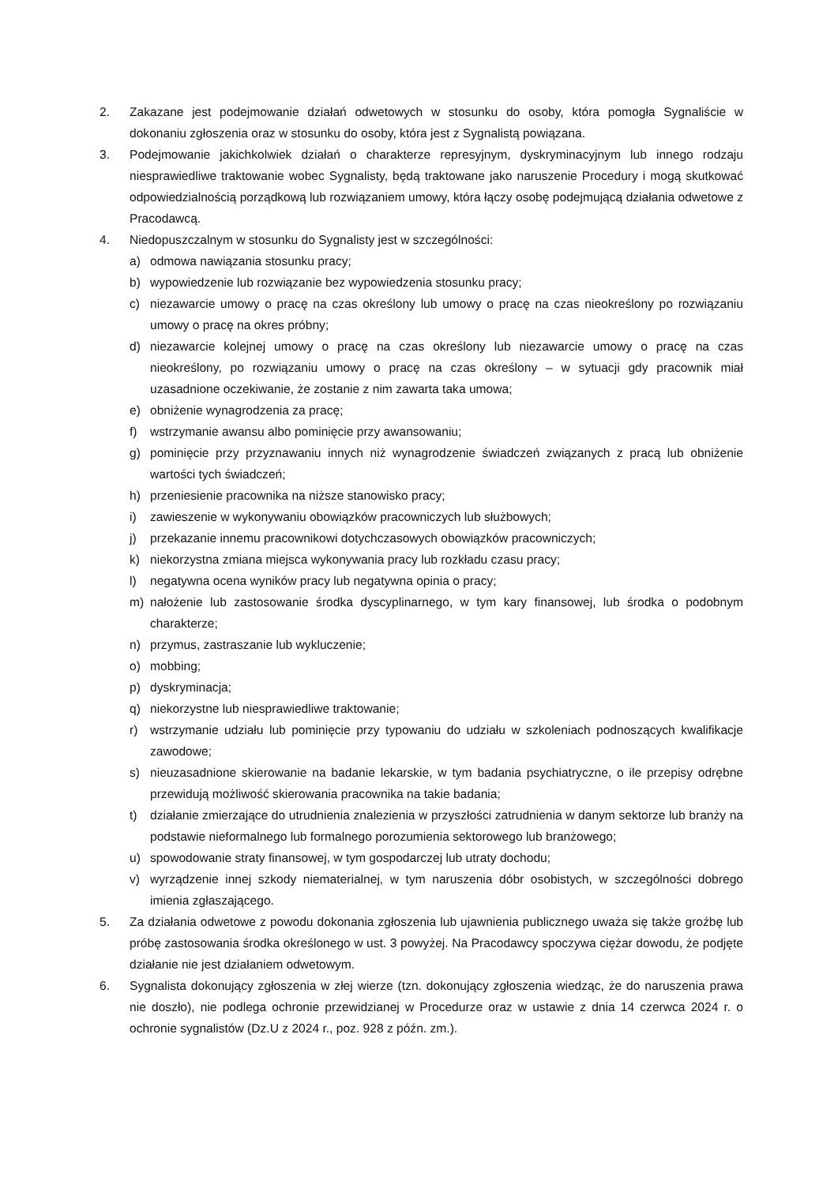2. Zakazane jest podejmowanie działań odwetowych w stosunku do osoby, która pomogła Sygnaliście w dokonaniu zgłoszenia oraz w stosunku do osoby, która jest z Sygnalistą powiązana.
3. Podejmowanie jakichkolwiek działań o charakterze represyjnym, dyskryminacyjnym lub innego rodzaju niesprawiedliwe traktowanie wobec Sygnalisty, będą traktowane jako naruszenie Procedury i mogą skutkować odpowiedzialnością porządkową lub rozwiązaniem umowy, która łączy osobę podejmującą działania odwetowe z Pracodawcą.
4. Niedopuszczalnym w stosunku do Sygnalisty jest w szczególności:
a) odmowa nawiązania stosunku pracy;
b) wypowiedzenie lub rozwiązanie bez wypowiedzenia stosunku pracy;
c) niezawarcie umowy o pracę na czas określony lub umowy o pracę na czas nieokreślony po rozwiązaniu umowy o pracę na okres próbny;
d) niezawarcie kolejnej umowy o pracę na czas określony lub niezawarcie umowy o pracę na czas nieokreślony, po rozwiązaniu umowy o pracę na czas określony – w sytuacji gdy pracownik miał uzasadnione oczekiwanie, że zostanie z nim zawarta taka umowa;
e) obniżenie wynagrodzenia za pracę;
f) wstrzymanie awansu albo pominięcie przy awansowaniu;
g) pominięcie przy przyznawaniu innych niż wynagrodzenie świadczeń związanych z pracą lub obniżenie wartości tych świadczeń;
h) przeniesienie pracownika na niższe stanowisko pracy;
i) zawieszenie w wykonywaniu obowiązków pracowniczych lub służbowych;
j) przekazanie innemu pracownikowi dotychczasowych obowiązków pracowniczych;
k) niekorzystna zmiana miejsca wykonywania pracy lub rozkładu czasu pracy;
l) negatywna ocena wyników pracy lub negatywna opinia o pracy;
m) nałożenie lub zastosowanie środka dyscyplinarnego, w tym kary finansowej, lub środka o podobnym charakterze;
n) przymus, zastraszanie lub wykluczenie;
o) mobbing;
p) dyskryminacja;
q) niekorzystne lub niesprawiedliwe traktowanie;
r) wstrzymanie udziału lub pominięcie przy typowaniu do udziału w szkoleniach podnoszących kwalifikacje zawodowe;
s) nieuzasadnione skierowanie na badanie lekarskie, w tym badania psychiatryczne, o ile przepisy odrębne przewidują możliwość skierowania pracownika na takie badania;
t) działanie zmierzające do utrudnienia znalezienia w przyszłości zatrudnienia w danym sektorze lub branży na podstawie nieformalnego lub formalnego porozumienia sektorowego lub branżowego;
u) spowodowanie straty finansowej, w tym gospodarczej lub utraty dochodu;
v) wyrządzenie innej szkody niematerialnej, w tym naruszenia dóbr osobistych, w szczególności dobrego imienia zgłaszającego.
5. Za działania odwetowe z powodu dokonania zgłoszenia lub ujawnienia publicznego uważa się także groźbę lub próbę zastosowania środka określonego w ust. 3 powyżej. Na Pracodawcy spoczywa ciężar dowodu, że podjęte działanie nie jest działaniem odwetowym.
6. Sygnalista dokonujący zgłoszenia w złej wierze (tzn. dokonujący zgłoszenia wiedząc, że do naruszenia prawa nie doszło), nie podlega ochronie przewidzianej w Procedurze oraz w ustawie z dnia 14 czerwca 2024 r. o ochronie sygnalistów (Dz.U z 2024 r., poz. 928 z późn. zm.).